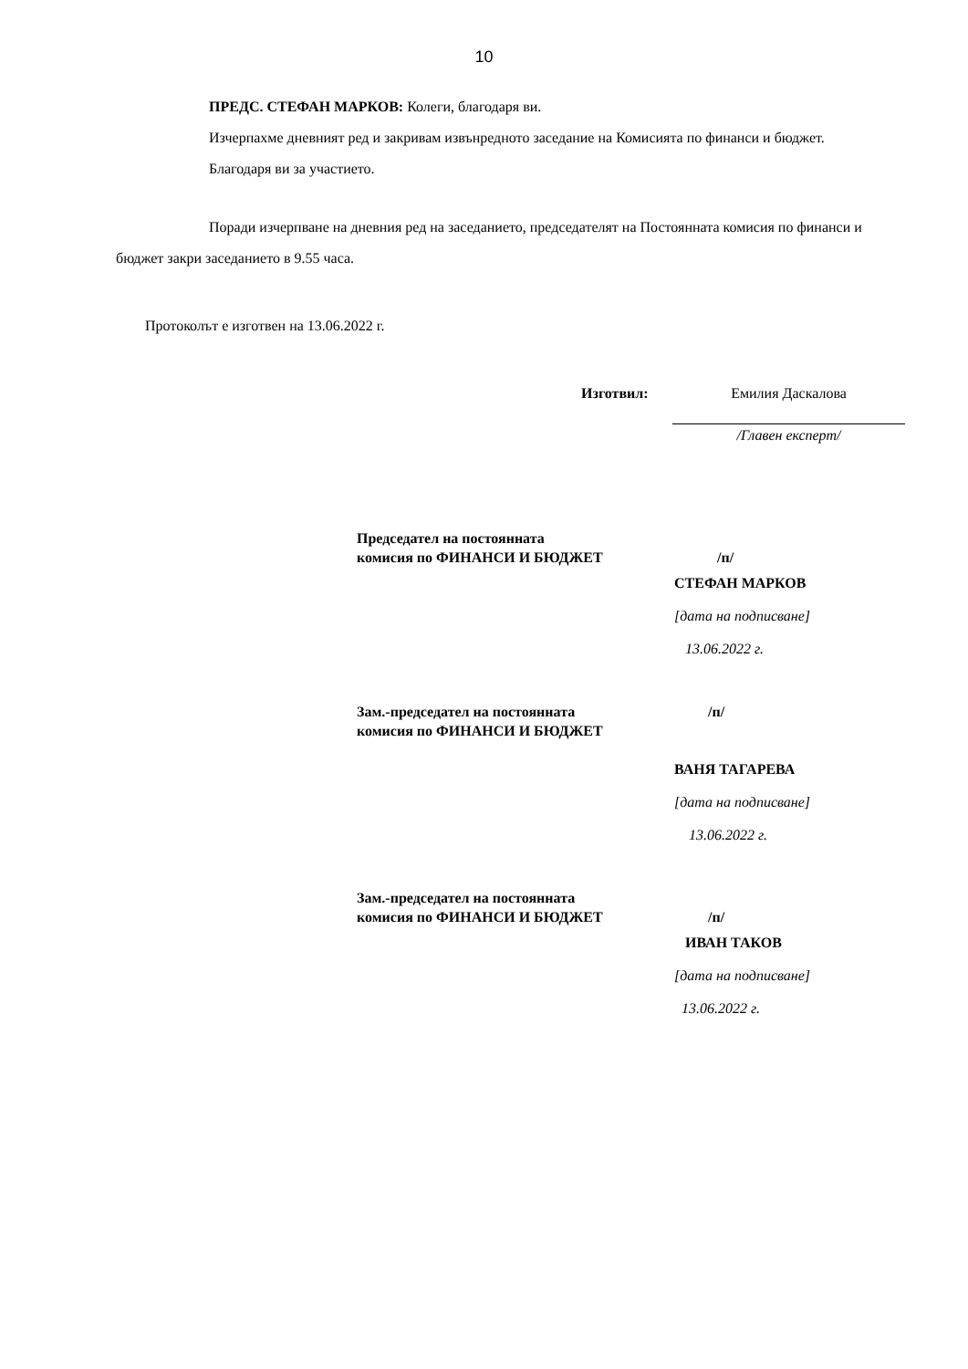10
ПРЕДС. СТЕФАН МАРКОВ: Колеги, благодаря ви.
Изчерпахме дневният ред и закривам извънредното заседание на Комисията по финанси и бюджет.
Благодаря ви за участието.
Поради изчерпване на дневния ред на заседанието, председателят на Постоянната комисия по финанси и бюджет закри заседанието в 9.55 часа.
Протоколът е изготвен на 13.06.2022 г.
Изготвил: Емилия Даскалова
/Главен експерт/
Председател на постоянната
комисия по ФИНАНСИ И БЮДЖЕТ
/п/
СТЕФАН МАРКОВ
[дата на подписване]
13.06.2022 г.
Зам.-председател на постоянната
комисия по ФИНАНСИ И БЮДЖЕТ
/п/
ВАНЯ ТАГАРЕВА
[дата на подписване]
13.06.2022 г.
Зам.-председател на постоянната
комисия по ФИНАНСИ И БЮДЖЕТ
/п/
ИВАН ТАКОВ
[дата на подписване]
13.06.2022 г.